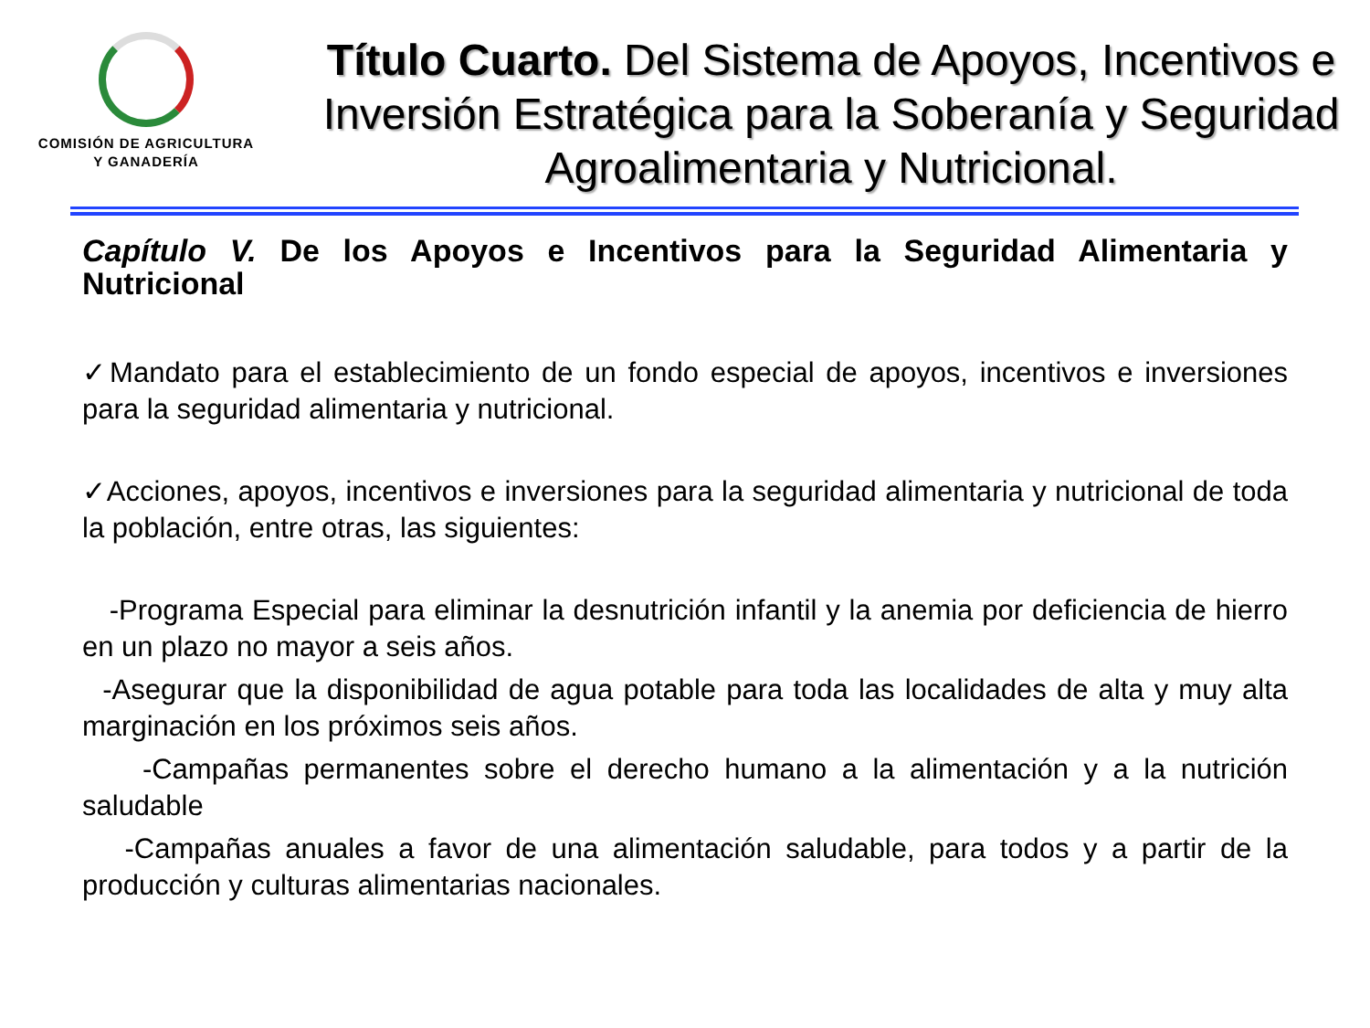COMISIÓN DE AGRICULTURA
Y GANADERÍA
Título Cuarto. Del Sistema de Apoyos, Incentivos e Inversión Estratégica para la Soberanía y Seguridad Agroalimentaria y Nutricional.
Capítulo V. De los Apoyos e Incentivos para la Seguridad Alimentaria y Nutricional
✓Mandato para el establecimiento de un fondo especial de apoyos, incentivos e inversiones para la seguridad alimentaria y nutricional.
✓Acciones, apoyos, incentivos e inversiones para la seguridad alimentaria y nutricional de toda la población, entre otras, las siguientes:
-Programa Especial para eliminar la desnutrición infantil y la anemia por deficiencia de hierro en un plazo no mayor a seis años.
-Asegurar que la disponibilidad de agua potable para toda las localidades de alta y muy alta marginación en los próximos seis años.
-Campañas permanentes sobre el derecho humano a la alimentación y a la nutrición saludable
-Campañas anuales a favor de una alimentación saludable, para todos y a partir de la producción y culturas alimentarias nacionales.